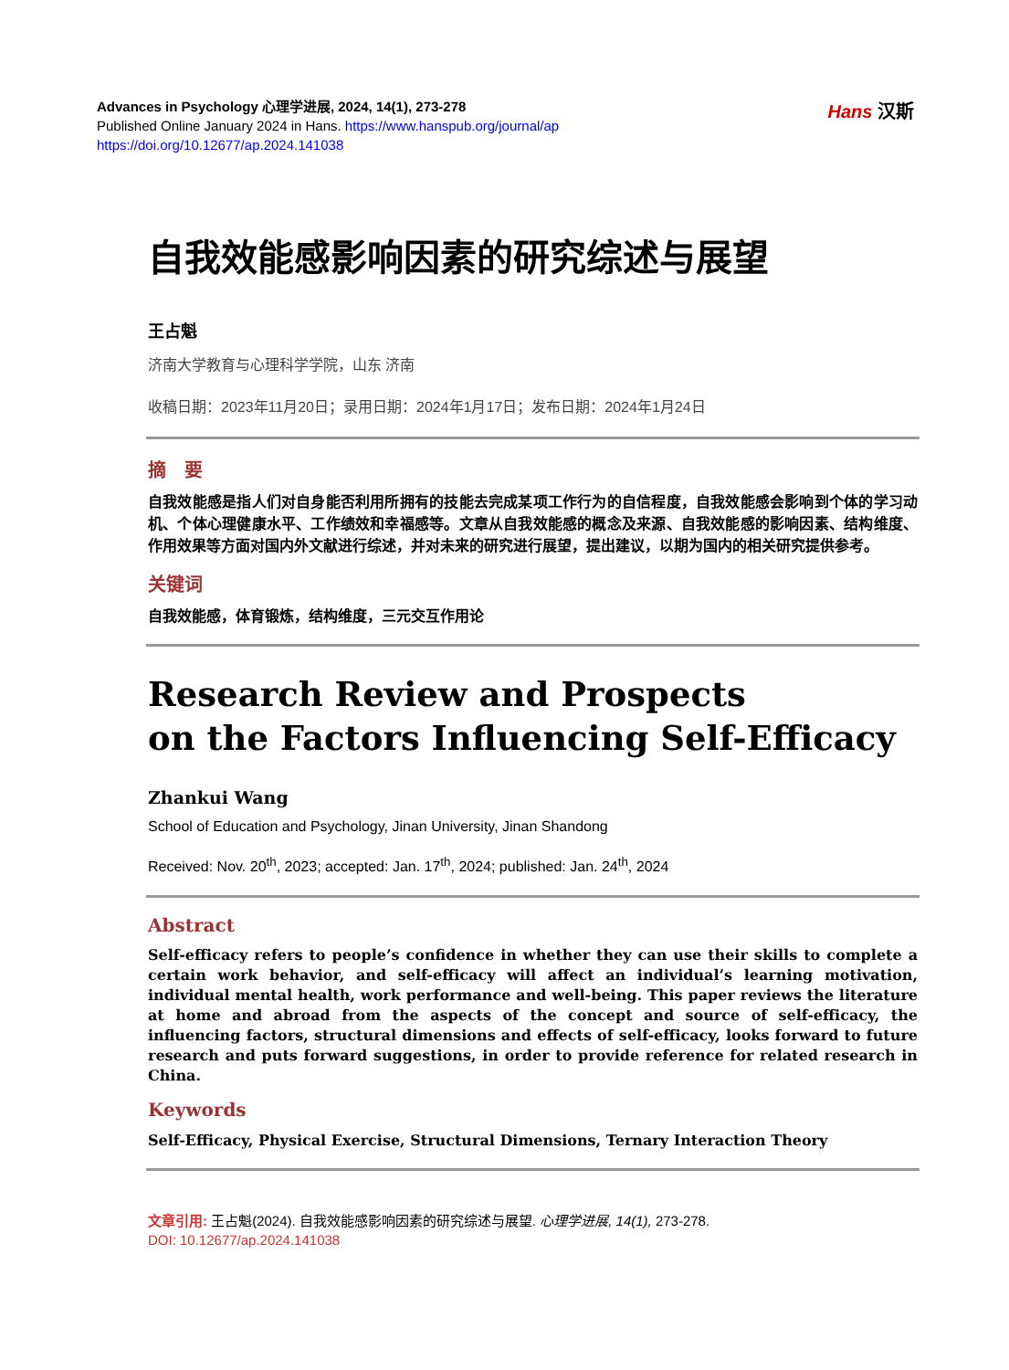Advances in Psychology 心理学进展, 2024, 14(1), 273-278
Published Online January 2024 in Hans. https://www.hanspub.org/journal/ap
https://doi.org/10.12677/ap.2024.141038
Hans 汉斯
自我效能感影响因素的研究综述与展望
王占魁
济南大学教育与心理科学学院，山东 济南
收稿日期：2023年11月20日；录用日期：2024年1月17日；发布日期：2024年1月24日
摘　要
自我效能感是指人们对自身能否利用所拥有的技能去完成某项工作行为的自信程度，自我效能感会影响到个体的学习动机、个体心理健康水平、工作绩效和幸福感等。文章从自我效能感的概念及来源、自我效能感的影响因素、结构维度、作用效果等方面对国内外文献进行综述，并对未来的研究进行展望，提出建议，以期为国内的相关研究提供参考。
关键词
自我效能感，体育锻炼，结构维度，三元交互作用论
Research Review and Prospects
on the Factors Influencing Self-Efficacy
Zhankui Wang
School of Education and Psychology, Jinan University, Jinan Shandong
Received: Nov. 20<sup>th</sup>, 2023; accepted: Jan. 17<sup>th</sup>, 2024; published: Jan. 24<sup>th</sup>, 2024
Abstract
Self-efficacy refers to people’s confidence in whether they can use their skills to complete a certain work behavior, and self-efficacy will affect an individual’s learning motivation, individual mental health, work performance and well-being. This paper reviews the literature at home and abroad from the aspects of the concept and source of self-efficacy, the influencing factors, structural dimensions and effects of self-efficacy, looks forward to future research and puts forward suggestions, in order to provide reference for related research in China.
Keywords
Self-Efficacy, Physical Exercise, Structural Dimensions, Ternary Interaction Theory
文章引用: 王占魁(2024). 自我效能感影响因素的研究综述与展望. 心理学进展, 14(1), 273-278.
DOI: 10.12677/ap.2024.141038